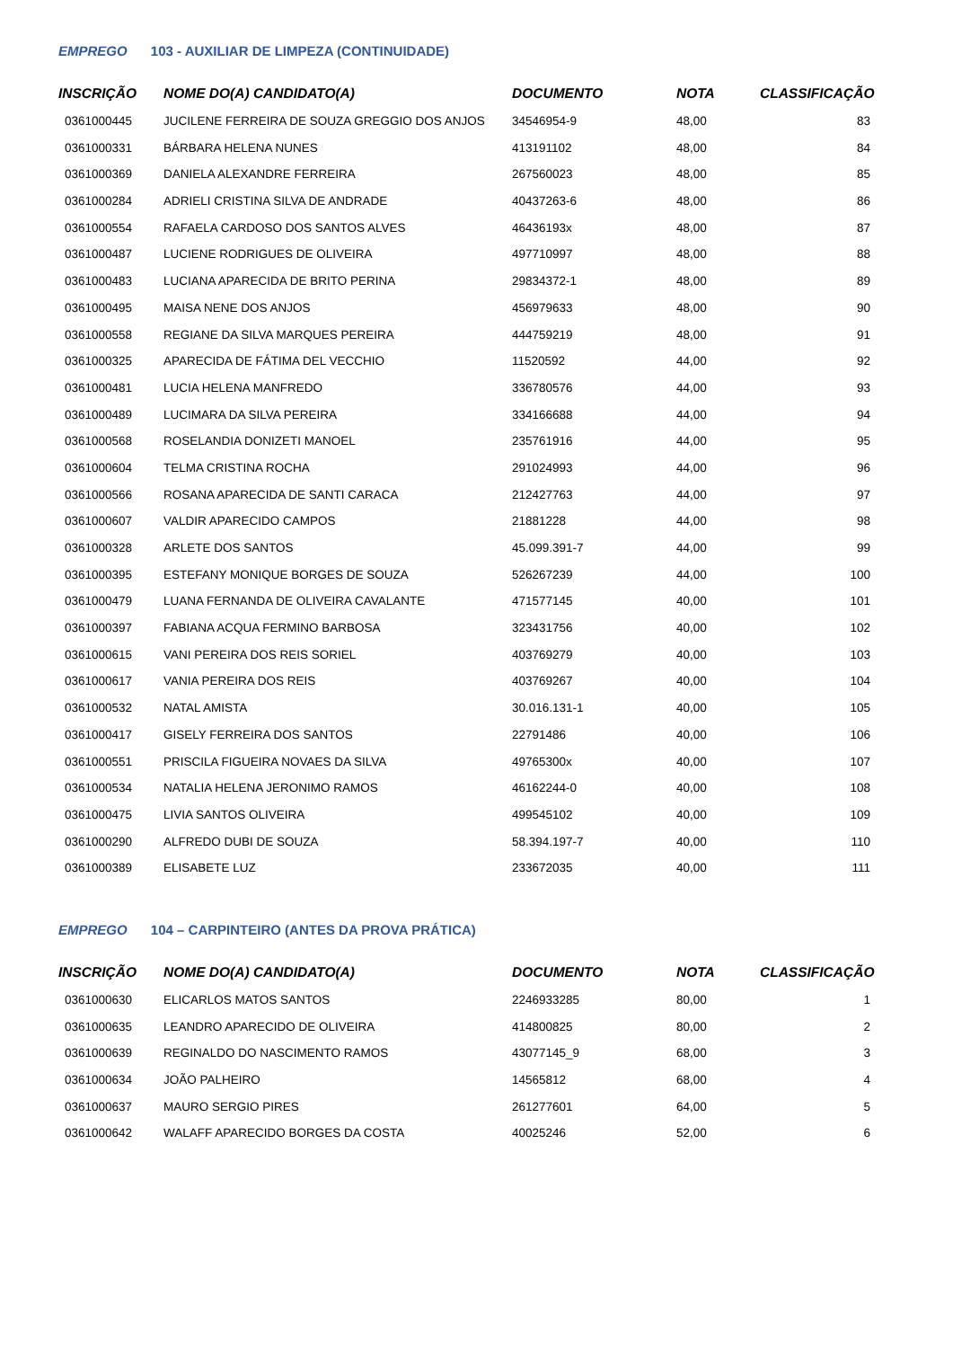EMPREGO 103 - AUXILIAR DE LIMPEZA (CONTINUIDADE)
| INSCRIÇÃO | NOME DO(A) CANDIDATO(A) | DOCUMENTO | NOTA | CLASSIFICAÇÃO |
| --- | --- | --- | --- | --- |
| 0361000445 | JUCILENE FERREIRA DE SOUZA GREGGIO DOS ANJOS | 34546954-9 | 48,00 | 83 |
| 0361000331 | BÁRBARA HELENA NUNES | 413191102 | 48,00 | 84 |
| 0361000369 | DANIELA ALEXANDRE FERREIRA | 267560023 | 48,00 | 85 |
| 0361000284 | ADRIELI CRISTINA SILVA DE ANDRADE | 40437263-6 | 48,00 | 86 |
| 0361000554 | RAFAELA CARDOSO DOS SANTOS ALVES | 46436193x | 48,00 | 87 |
| 0361000487 | LUCIENE RODRIGUES DE OLIVEIRA | 497710997 | 48,00 | 88 |
| 0361000483 | LUCIANA APARECIDA DE BRITO PERINA | 29834372-1 | 48,00 | 89 |
| 0361000495 | MAISA NENE DOS ANJOS | 456979633 | 48,00 | 90 |
| 0361000558 | REGIANE DA SILVA MARQUES PEREIRA | 444759219 | 48,00 | 91 |
| 0361000325 | APARECIDA DE FÁTIMA DEL VECCHIO | 11520592 | 44,00 | 92 |
| 0361000481 | LUCIA HELENA MANFREDO | 336780576 | 44,00 | 93 |
| 0361000489 | LUCIMARA DA SILVA PEREIRA | 334166688 | 44,00 | 94 |
| 0361000568 | ROSELANDIA DONIZETI MANOEL | 235761916 | 44,00 | 95 |
| 0361000604 | TELMA CRISTINA ROCHA | 291024993 | 44,00 | 96 |
| 0361000566 | ROSANA APARECIDA DE SANTI CARACA | 212427763 | 44,00 | 97 |
| 0361000607 | VALDIR APARECIDO CAMPOS | 21881228 | 44,00 | 98 |
| 0361000328 | ARLETE DOS SANTOS | 45.099.391-7 | 44,00 | 99 |
| 0361000395 | ESTEFANY MONIQUE BORGES DE SOUZA | 526267239 | 44,00 | 100 |
| 0361000479 | LUANA FERNANDA DE OLIVEIRA CAVALANTE | 471577145 | 40,00 | 101 |
| 0361000397 | FABIANA ACQUA FERMINO BARBOSA | 323431756 | 40,00 | 102 |
| 0361000615 | VANI PEREIRA DOS REIS SORIEL | 403769279 | 40,00 | 103 |
| 0361000617 | VANIA PEREIRA DOS REIS | 403769267 | 40,00 | 104 |
| 0361000532 | NATAL AMISTA | 30.016.131-1 | 40,00 | 105 |
| 0361000417 | GISELY FERREIRA DOS SANTOS | 22791486 | 40,00 | 106 |
| 0361000551 | PRISCILA FIGUEIRA NOVAES DA SILVA | 49765300x | 40,00 | 107 |
| 0361000534 | NATALIA HELENA JERONIMO RAMOS | 46162244-0 | 40,00 | 108 |
| 0361000475 | LIVIA SANTOS OLIVEIRA | 499545102 | 40,00 | 109 |
| 0361000290 | ALFREDO DUBI DE SOUZA | 58.394.197-7 | 40,00 | 110 |
| 0361000389 | ELISABETE LUZ | 233672035 | 40,00 | 111 |
EMPREGO 104 – CARPINTEIRO (ANTES DA PROVA PRÁTICA)
| INSCRIÇÃO | NOME DO(A) CANDIDATO(A) | DOCUMENTO | NOTA | CLASSIFICAÇÃO |
| --- | --- | --- | --- | --- |
| 0361000630 | ELICARLOS MATOS SANTOS | 2246933285 | 80,00 | 1 |
| 0361000635 | LEANDRO APARECIDO DE OLIVEIRA | 414800825 | 80,00 | 2 |
| 0361000639 | REGINALDO DO NASCIMENTO RAMOS | 43077145_9 | 68,00 | 3 |
| 0361000634 | JOÃO PALHEIRO | 14565812 | 68,00 | 4 |
| 0361000637 | MAURO SERGIO PIRES | 261277601 | 64,00 | 5 |
| 0361000642 | WALAFF APARECIDO BORGES DA COSTA | 40025246 | 52,00 | 6 |